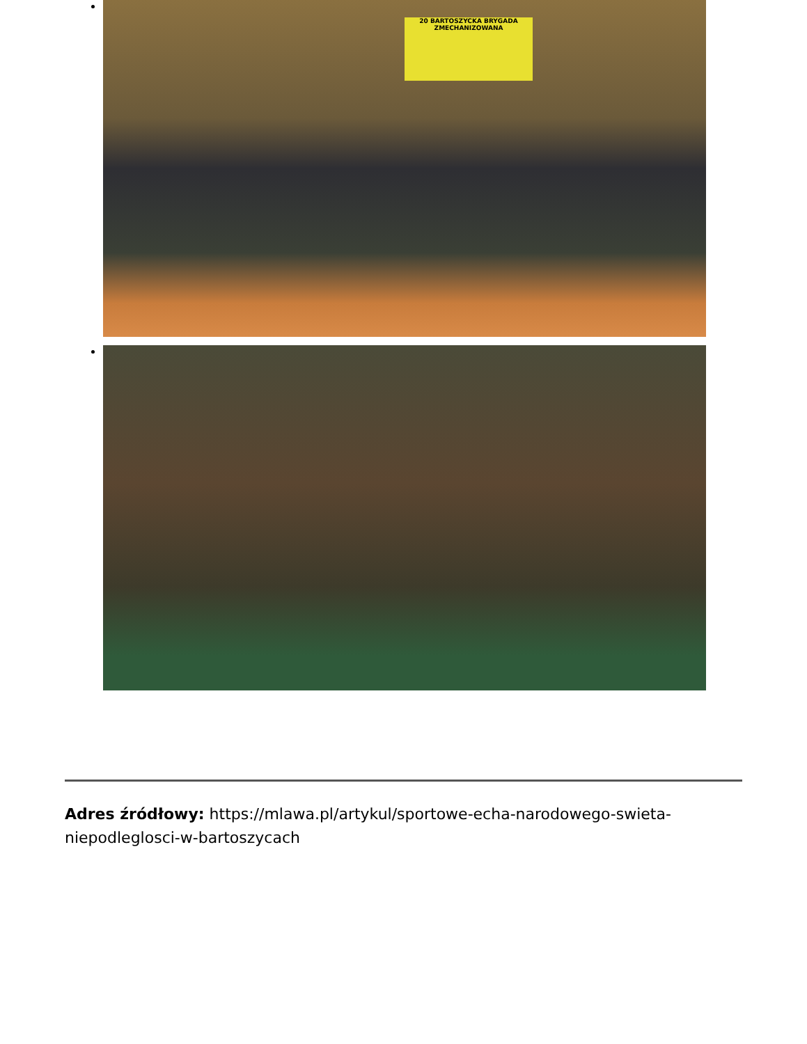20 BARTOSZYCKA BRYGADA ZMECHANIZOWANA
Adres źródłowy: https://mlawa.pl/artykul/sportowe-echa-narodowego-swieta-niepodleglosci-w-bartoszycach